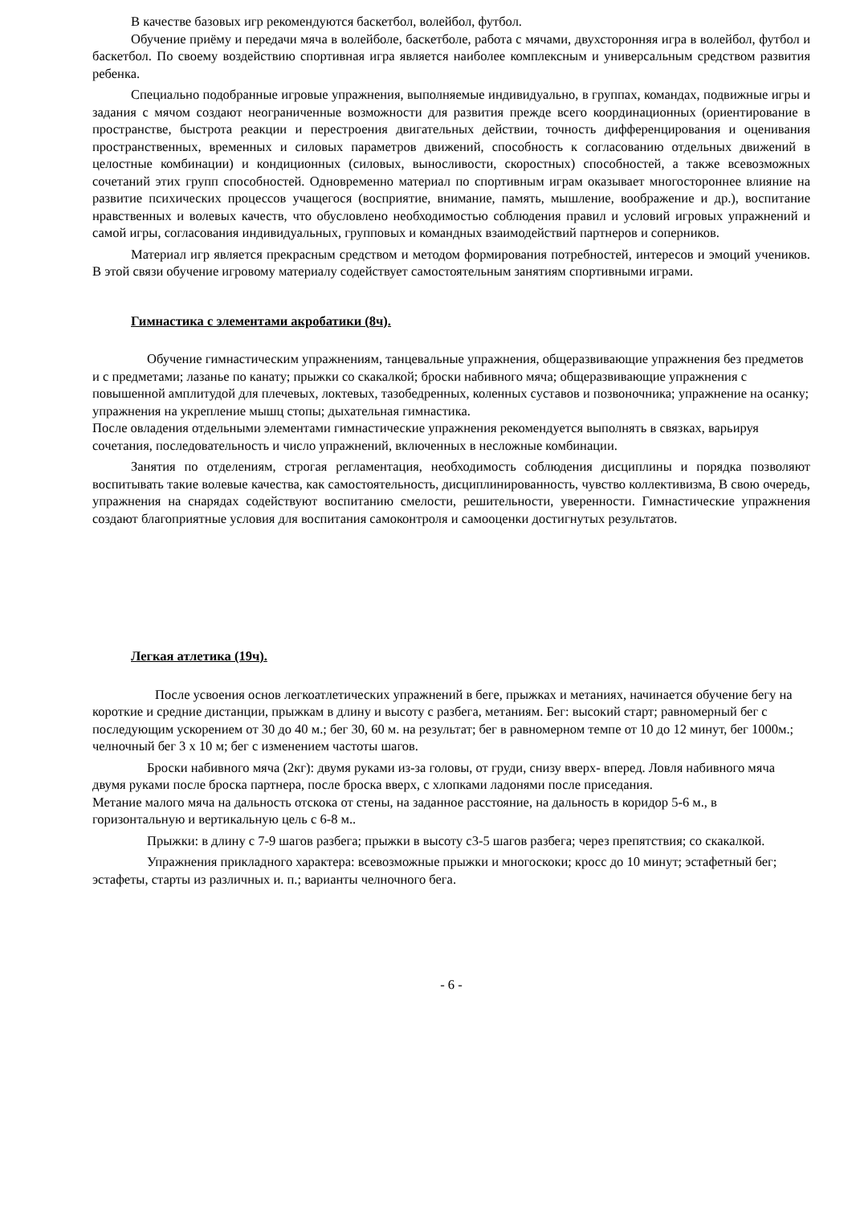В качестве базовых игр рекомендуются баскетбол, волейбол, футбол.
Обучение приёму и передачи мяча в волейболе, баскетболе, работа с мячами, двухсторонняя игра в волейбол, футбол и баскетбол. По своему воздействию спортивная игра является наиболее комплексным и универсальным средством развития ребенка.
Специально подобранные игровые упражнения, выполняемые индивидуально, в группах, командах, подвижные игры и задания с мячом создают неограниченные возможности для развития прежде всего координационных (ориентирование в пространстве, быстрота реакции и перестроения двигательных действии, точность дифференцирования и оценивания пространственных, временных и силовых параметров движений, способность к согласованию отдельных движений в целостные комбинации) и кондиционных (силовых, выносливости, скоростных) способностей, а также всевозможных сочетаний этих групп способностей. Одновременно материал по спортивным играм оказывает многостороннее влияние на развитие психических процессов учащегося (восприятие, внимание, память, мышление, воображение и др.), воспитание нравственных и волевых качеств, что обусловлено необходимостью соблюдения правил и условий игровых упражнений и самой игры, согласования индивидуальных, групповых и командных взаимодействий партнеров и соперников.
Материал игр является прекрасным средством и методом формирования потребностей, интересов и эмоций учеников. В этой связи обучение игровому материалу содействует самостоятельным занятиям спортивными играми.
Гимнастика с элементами акробатики (8ч).
Обучение гимнастическим упражнениям, танцевальные упражнения, общеразвивающие упражнения без предметов и с предметами; лазанье по канату; прыжки со скакалкой; броски набивного мяча; общеразвивающие упражнения с повышенной амплитудой для плечевых, локтевых, тазобедренных, коленных суставов и позвоночника; упражнение на осанку; упражнения на укрепление мышц стопы; дыхательная гимнастика.
После овладения отдельными элементами гимнастические упражнения рекомендуется выполнять в связках, варьируя сочетания, последовательность и число упражнений, включенных в несложные комбинации.
Занятия по отделениям, строгая регламентация, необходимость соблюдения дисциплины и порядка позволяют воспитывать такие волевые качества, как самостоятельность, дисциплинированность, чувство коллективизма, В свою очередь, упражнения на снарядах содействуют воспитанию смелости, решительности, уверенности. Гимнастические упражнения создают благоприятные условия для воспитания самоконтроля и самооценки достигнутых результатов.
Легкая атлетика (19ч).
После усвоения основ легкоатлетических упражнений в беге, прыжках и метаниях, начинается обучение бегу на короткие и средние дистанции, прыжкам в длину и высоту с разбега, метаниям. Бег: высокий старт; равномерный бег с последующим ускорением от 30 до 40 м.; бег 30, 60 м. на результат; бег в равномерном темпе от 10 до 12 минут, бег 1000м.; челночный бег 3 х 10 м; бег с изменением частоты шагов.
Броски набивного мяча (2кг): двумя руками из-за головы, от груди, снизу вверх- вперед. Ловля набивного мяча двумя руками после броска партнера, после броска вверх, с хлопками ладонями после приседания.
Метание малого мяча на дальность отскока от стены, на заданное расстояние, на дальность в коридор 5-6 м., в горизонтальную и вертикальную цель с 6-8 м..
Прыжки: в длину с 7-9 шагов разбега; прыжки в высоту с3-5 шагов разбега; через препятствия; со скакалкой.
Упражнения прикладного характера: всевозможные прыжки и многоскоки; кросс до 10 минут; эстафетный бег; эстафеты, старты из различных и. п.; варианты челночного бега.
- 6 -